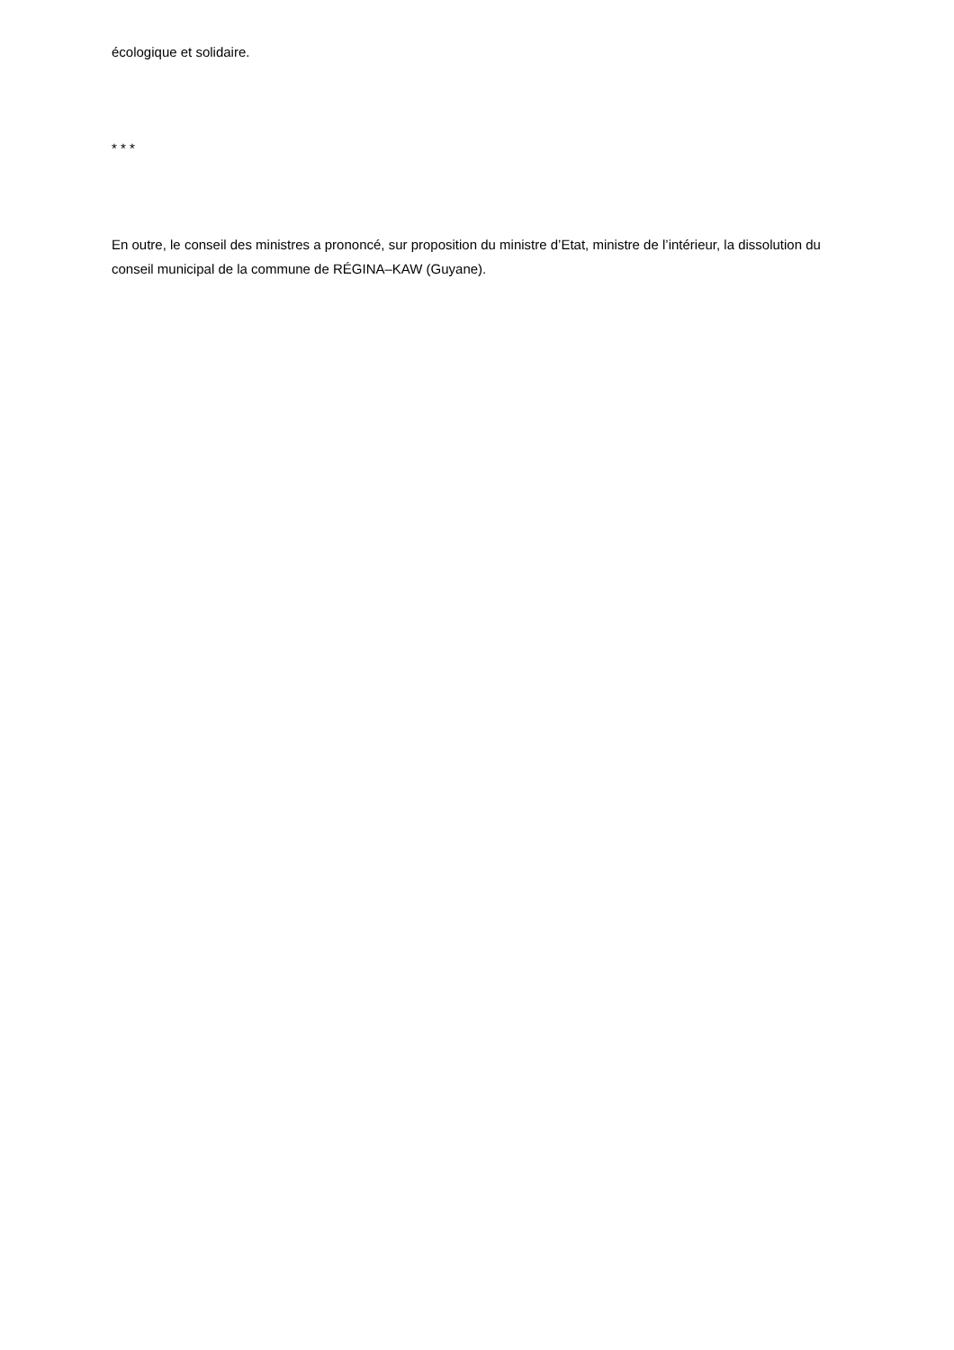écologique et solidaire.
* * *
En outre, le conseil des ministres a prononcé, sur proposition du ministre d’Etat, ministre de l’intérieur, la dissolution du conseil municipal de la commune de RÉGINA–KAW (Guyane).